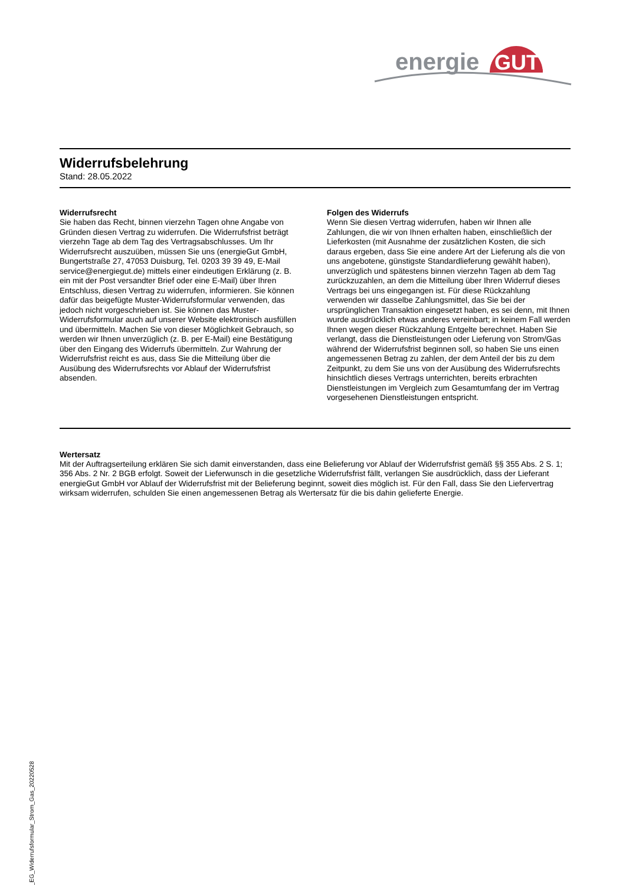energie
GUT
Widerrufsbelehrung
Stand: 28.05.2022
Widerrufsrecht
Sie haben das Recht, binnen vierzehn Tagen ohne Angabe von Gründen diesen Vertrag zu widerrufen. Die Widerrufsfrist beträgt vierzehn Tage ab dem Tag des Vertragsabschlusses. Um Ihr Widerrufsrecht auszuüben, müssen Sie uns (energieGut GmbH, Bungertstraße 27, 47053 Duisburg, Tel. 0203 39 39 49, E-Mail service@energiegut.de) mittels einer eindeutigen Erklärung (z. B. ein mit der Post versandter Brief oder eine E-Mail) über Ihren Entschluss, diesen Vertrag zu widerrufen, informieren. Sie können dafür das beigefügte Muster-Widerrufsformular verwenden, das jedoch nicht vorgeschrieben ist. Sie können das Muster-Widerrufsformular auch auf unserer Website elektronisch ausfüllen und übermitteln. Machen Sie von dieser Möglichkeit Gebrauch, so werden wir Ihnen unverzüglich (z. B. per E-Mail) eine Bestätigung über den Eingang des Widerrufs übermitteln. Zur Wahrung der Widerrufsfrist reicht es aus, dass Sie die Mitteilung über die Ausübung des Widerrufsrechts vor Ablauf der Widerrufsfrist absenden.
Folgen des Widerrufs
Wenn Sie diesen Vertrag widerrufen, haben wir Ihnen alle Zahlungen, die wir von Ihnen erhalten haben, einschließlich der Lieferkosten (mit Ausnahme der zusätzlichen Kosten, die sich daraus ergeben, dass Sie eine andere Art der Lieferung als die von uns angebotene, günstigste Standardlieferung gewählt haben), unverzüglich und spätestens binnen vierzehn Tagen ab dem Tag zurückzuzahlen, an dem die Mitteilung über Ihren Widerruf dieses Vertrags bei uns eingegangen ist. Für diese Rückzahlung verwenden wir dasselbe Zahlungsmittel, das Sie bei der ursprünglichen Transaktion eingesetzt haben, es sei denn, mit Ihnen wurde ausdrücklich etwas anderes vereinbart; in keinem Fall werden Ihnen wegen dieser Rückzahlung Entgelte berechnet. Haben Sie verlangt, dass die Dienstleistungen oder Lieferung von Strom/Gas während der Widerrufsfrist beginnen soll, so haben Sie uns einen angemessenen Betrag zu zahlen, der dem Anteil der bis zu dem Zeitpunkt, zu dem Sie uns von der Ausübung des Widerrufsrechts hinsichtlich dieses Vertrags unterrichten, bereits erbrachten Dienstleistungen im Vergleich zum Gesamtumfang der im Vertrag vorgesehenen Dienstleistungen entspricht.
Wertersatz
Mit der Auftragserteilung erklären Sie sich damit einverstanden, dass eine Belieferung vor Ablauf der Widerrufsfrist gemäß §§ 355 Abs. 2 S. 1; 356 Abs. 2 Nr. 2 BGB erfolgt. Soweit der Lieferwunsch in die gesetzliche Widerrufsfrist fällt, verlangen Sie ausdrücklich, dass der Lieferant energieGut GmbH vor Ablauf der Widerrufsfrist mit der Belieferung beginnt, soweit dies möglich ist. Für den Fall, dass Sie den Liefervertrag wirksam widerrufen, schulden Sie einen angemessenen Betrag als Wertersatz für die bis dahin gelieferte Energie.
PK_EG_Widerrufsformular_Strom_Gas_20220528